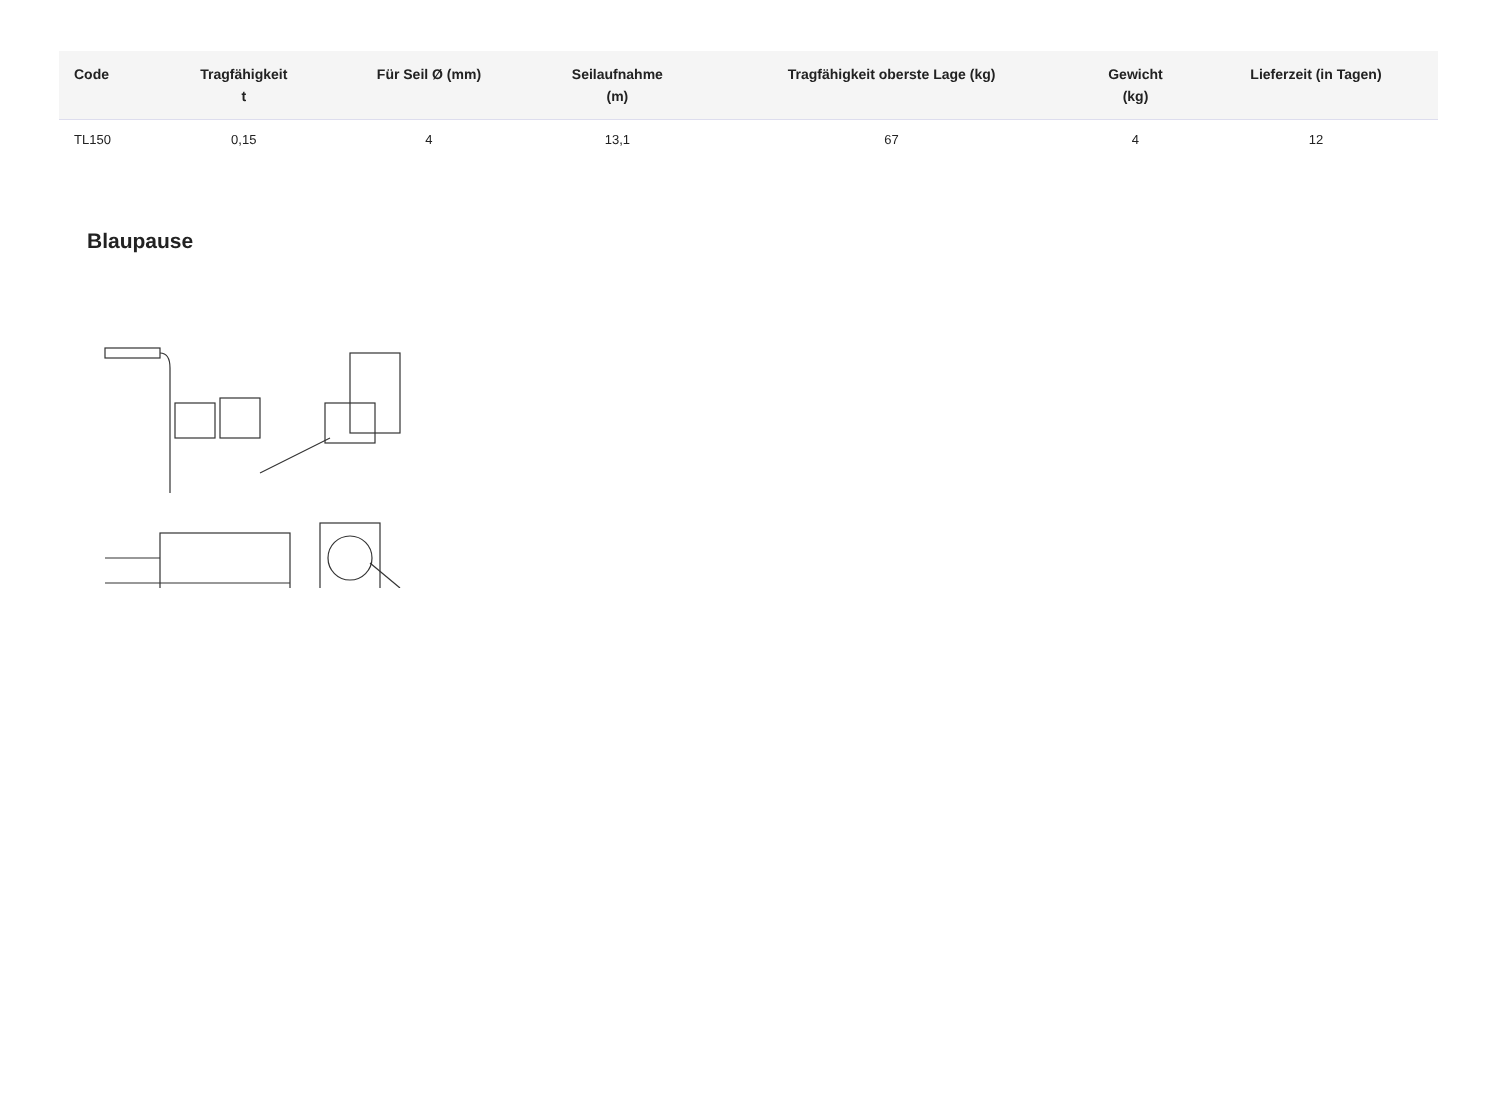| Code | Tragfähigkeit t | Für Seil Ø (mm) | Seilaufnahme (m) | Tragfähigkeit oberste Lage (kg) | Gewicht (kg) | Lieferzeit (in Tagen) |
| --- | --- | --- | --- | --- | --- | --- |
| TL150 | 0,15 | 4 | 13,1 | 67 | 4 | 12 |
Blaupause